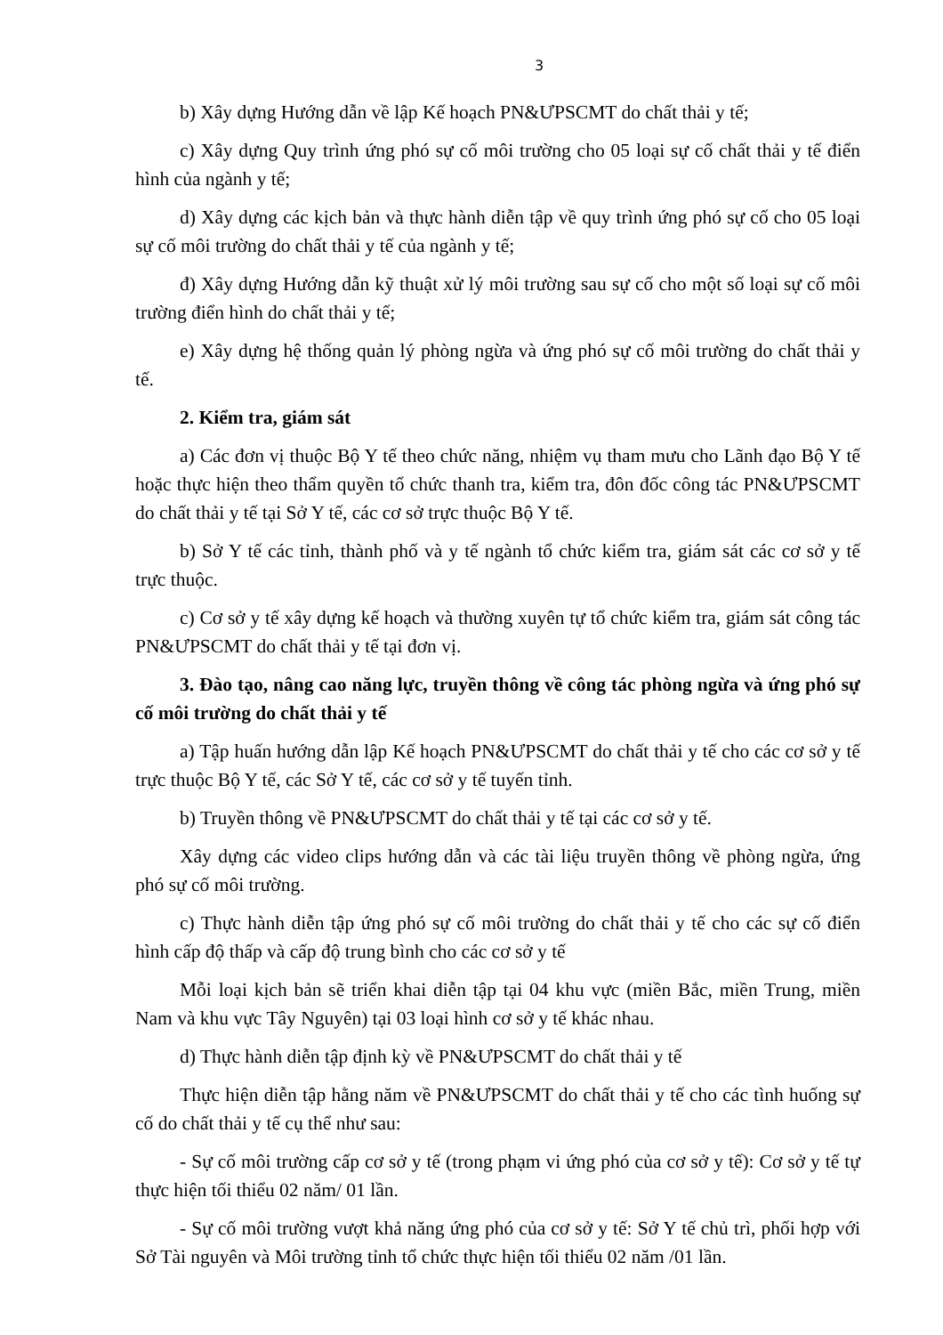3
b) Xây dựng Hướng dẫn về lập Kế hoạch PN&ƯPSCMT do chất thải y tế;
c) Xây dựng Quy trình ứng phó sự cố môi trường cho 05 loại sự cố chất thải y tế điển hình của ngành y tế;
d) Xây dựng các kịch bản và thực hành diễn tập về quy trình ứng phó sự cố cho 05 loại sự cố môi trường do chất thải y tế của ngành y tế;
đ) Xây dựng Hướng dẫn kỹ thuật xử lý môi trường sau sự cố cho một số loại sự cố môi trường điển hình do chất thải y tế;
e) Xây dựng hệ thống quản lý phòng ngừa và ứng phó sự cố môi trường do chất thải y tế.
2. Kiểm tra, giám sát
a) Các đơn vị thuộc Bộ Y tế theo chức năng, nhiệm vụ tham mưu cho Lãnh đạo Bộ Y tế hoặc thực hiện theo thẩm quyền tổ chức thanh tra, kiểm tra, đôn đốc công tác PN&ƯPSCMT do chất thải y tế tại Sở Y tế, các cơ sở trực thuộc Bộ Y tế.
b) Sở Y tế các tỉnh, thành phố và y tế ngành tổ chức kiểm tra, giám sát các cơ sở y tế trực thuộc.
c) Cơ sở y tế xây dựng kế hoạch và thường xuyên tự tổ chức kiểm tra, giám sát công tác PN&ƯPSCMT do chất thải y tế tại đơn vị.
3. Đào tạo, nâng cao năng lực, truyền thông về công tác phòng ngừa và ứng phó sự cố môi trường do chất thải y tế
a) Tập huấn hướng dẫn lập Kế hoạch PN&ƯPSCMT do chất thải y tế cho các cơ sở y tế trực thuộc Bộ Y tế, các Sở Y tế, các cơ sở y tế tuyến tỉnh.
b) Truyền thông về PN&ƯPSCMT do chất thải y tế tại các cơ sở y tế.
Xây dựng các video clips hướng dẫn và các tài liệu truyền thông về phòng ngừa, ứng phó sự cố môi trường.
c) Thực hành diễn tập ứng phó sự cố môi trường do chất thải y tế cho các sự cố điển hình cấp độ thấp và cấp độ trung bình cho các cơ sở y tế
Mỗi loại kịch bản sẽ triển khai diễn tập tại 04 khu vực (miền Bắc, miền Trung, miền Nam và khu vực Tây Nguyên) tại 03 loại hình cơ sở y tế khác nhau.
d) Thực hành diễn tập định kỳ về PN&ƯPSCMT do chất thải y tế
Thực hiện diễn tập hằng năm về PN&ƯPSCMT do chất thải y tế cho các tình huống sự cố do chất thải y tế cụ thể như sau:
- Sự cố môi trường cấp cơ sở y tế (trong phạm vi ứng phó của cơ sở y tế): Cơ sở y tế tự thực hiện tối thiểu 02 năm/ 01 lần.
- Sự cố môi trường vượt khả năng ứng phó của cơ sở y tế: Sở Y tế chủ trì, phối hợp với Sở Tài nguyên và Môi trường tỉnh tổ chức thực hiện tối thiểu 02 năm /01 lần.